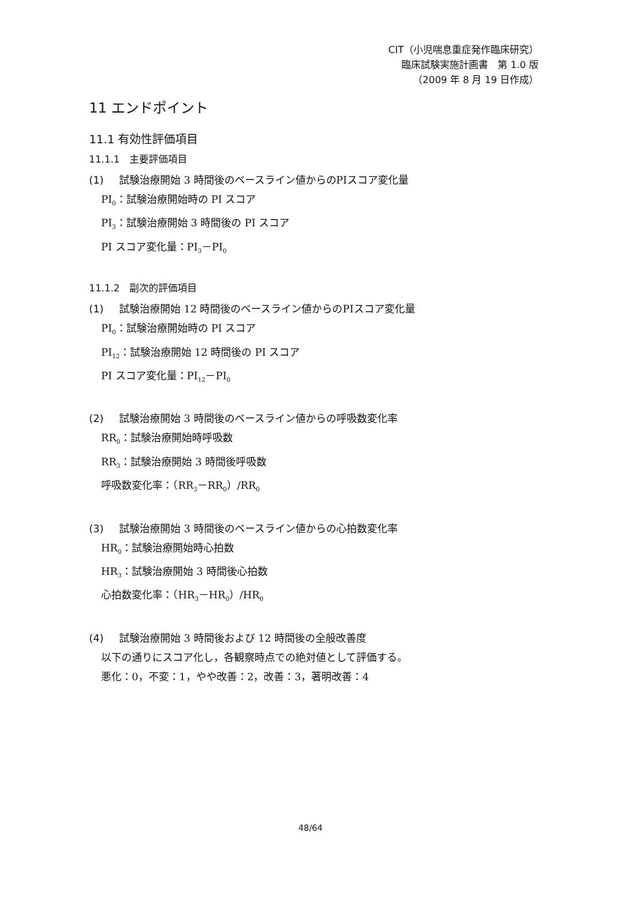CIT（小児喘息重症発作臨床研究）
臨床試験実施計画書　第 1.0 版
（2009 年 8 月 19 日作成）
11 エンドポイント
11.1 有効性評価項目
11.1.1　主要評価項目
(1) 試験治療開始 3 時間後のベースライン値からのPIスコア変化量
PI<sub>0</sub>：試験治療開始時の PI スコア
PI<sub>3</sub>：試験治療開始 3 時間後の PI スコア
PI スコア変化量：PI<sub>3</sub>－PI<sub>0</sub>
11.1.2　副次的評価項目
(1) 試験治療開始 12 時間後のベースライン値からのPIスコア変化量
PI<sub>0</sub>：試験治療開始時の PI スコア
PI<sub>12</sub>：試験治療開始 12 時間後の PI スコア
PI スコア変化量：PI<sub>12</sub>－PI<sub>0</sub>
(2) 試験治療開始 3 時間後のベースライン値からの呼吸数変化率
RR<sub>0</sub>：試験治療開始時呼吸数
RR<sub>3</sub>：試験治療開始 3 時間後呼吸数
呼吸数変化率：（RR<sub>3</sub>－RR<sub>0</sub>）/RR<sub>0</sub>
(3) 試験治療開始 3 時間後のベースライン値からの心拍数変化率
HR<sub>0</sub>：試験治療開始時心拍数
HR<sub>3</sub>：試験治療開始 3 時間後心拍数
心拍数変化率：（HR<sub>3</sub>－HR<sub>0</sub>）/HR<sub>0</sub>
(4) 試験治療開始 3 時間後および 12 時間後の全般改善度
以下の通りにスコア化し，各観察時点での絶対値として評価する。
悪化：0，不変：1，やや改善：2，改善：3，著明改善：4
48/64